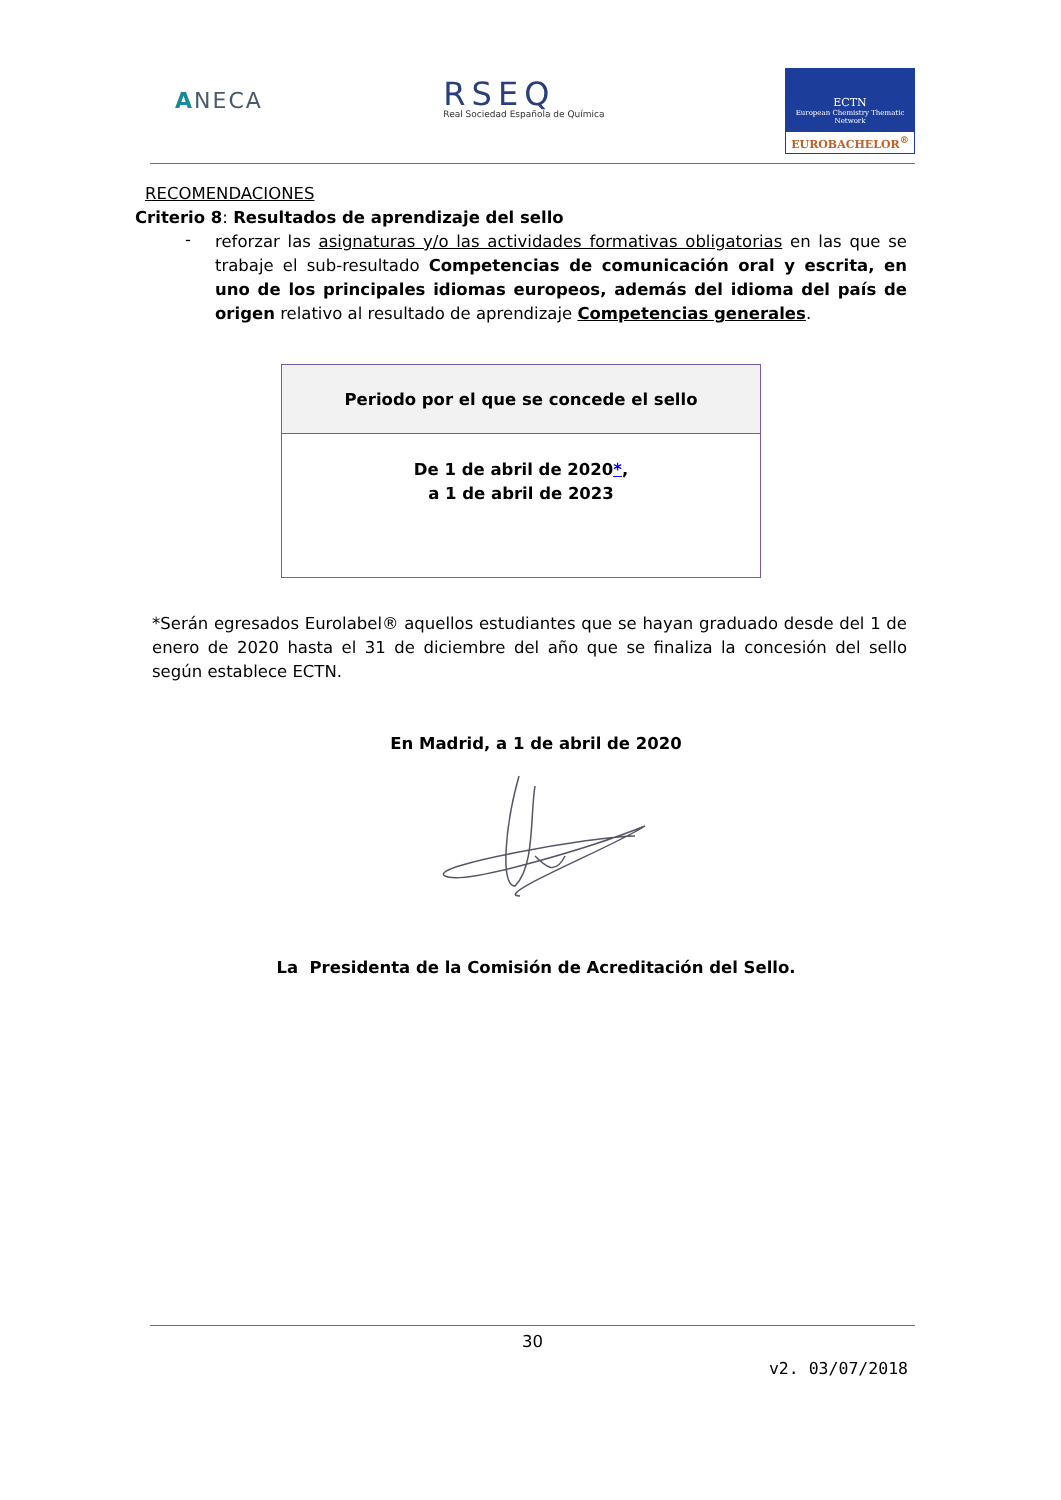ANECA
RSEQ
Real Sociedad Española de Química
ECTN
European Chemistry Thematic Network
EUROBACHELOR<sup>®</sup>
RECOMENDACIONES
Criterio 8: Resultados de aprendizaje del sello
-
reforzar las asignaturas y/o las actividades formativas obligatorias en las que se trabaje el sub-resultado Competencias de comunicación oral y escrita, en uno de los principales idiomas europeos, además del idioma del país de origen relativo al resultado de aprendizaje Competencias generales.
| Periodo por el que se concede el sello |
| --- |
| De 1 de abril de 2020 * , a 1 de abril de 2023 |
*Serán egresados Eurolabel® aquellos estudiantes que se hayan graduado desde del 1 de enero de 2020 hasta el 31 de diciembre del año que se finaliza la concesión del sello según establece ECTN.
En Madrid, a 1 de abril de 2020
La Presidenta de la Comisión de Acreditación del Sello.
30
v2. 03/07/2018